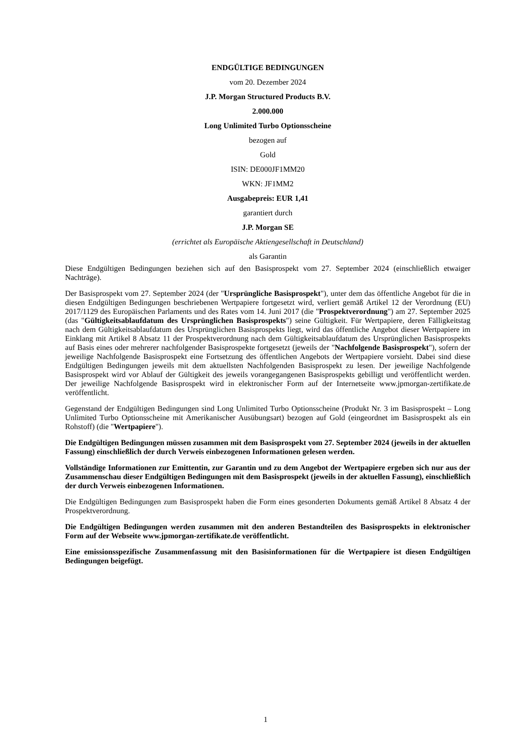ENDGÜLTIGE BEDINGUNGEN
vom 20. Dezember 2024
J.P. Morgan Structured Products B.V.
2.000.000
Long Unlimited Turbo Optionsscheine
bezogen auf
Gold
ISIN: DE000JF1MM20
WKN: JF1MM2
Ausgabepreis: EUR 1,41
garantiert durch
J.P. Morgan SE
(errichtet als Europäische Aktiengesellschaft in Deutschland)
als Garantin
Diese Endgültigen Bedingungen beziehen sich auf den Basisprospekt vom 27. September 2024 (einschließlich etwaiger Nachträge).
Der Basisprospekt vom 27. September 2024 (der "Ursprüngliche Basisprospekt"), unter dem das öffentliche Angebot für die in diesen Endgültigen Bedingungen beschriebenen Wertpapiere fortgesetzt wird, verliert gemäß Artikel 12 der Verordnung (EU) 2017/1129 des Europäischen Parlaments und des Rates vom 14. Juni 2017 (die "Prospektverordnung") am 27. September 2025 (das "Gültigkeitsablaufdatum des Ursprünglichen Basisprospekts") seine Gültigkeit. Für Wertpapiere, deren Fälligkeitstag nach dem Gültigkeitsablaufdatum des Ursprünglichen Basisprospekts liegt, wird das öffentliche Angebot dieser Wertpapiere im Einklang mit Artikel 8 Absatz 11 der Prospektverordnung nach dem Gültigkeitsablaufdatum des Ursprünglichen Basisprospekts auf Basis eines oder mehrerer nachfolgender Basisprospekte fortgesetzt (jeweils der "Nachfolgende Basisprospekt"), sofern der jeweilige Nachfolgende Basisprospekt eine Fortsetzung des öffentlichen Angebots der Wertpapiere vorsieht. Dabei sind diese Endgültigen Bedingungen jeweils mit dem aktuellsten Nachfolgenden Basisprospekt zu lesen. Der jeweilige Nachfolgende Basisprospekt wird vor Ablauf der Gültigkeit des jeweils vorangegangenen Basisprospekts gebilligt und veröffentlicht werden. Der jeweilige Nachfolgende Basisprospekt wird in elektronischer Form auf der Internetseite www.jpmorgan-zertifikate.de veröffentlicht.
Gegenstand der Endgültigen Bedingungen sind Long Unlimited Turbo Optionsscheine (Produkt Nr. 3 im Basisprospekt – Long Unlimited Turbo Optionsscheine mit Amerikanischer Ausübungsart) bezogen auf Gold (eingeordnet im Basisprospekt als ein Rohstoff) (die "Wertpapiere").
Die Endgültigen Bedingungen müssen zusammen mit dem Basisprospekt vom 27. September 2024 (jeweils in der aktuellen Fassung) einschließlich der durch Verweis einbezogenen Informationen gelesen werden.
Vollständige Informationen zur Emittentin, zur Garantin und zu dem Angebot der Wertpapiere ergeben sich nur aus der Zusammenschau dieser Endgültigen Bedingungen mit dem Basisprospekt (jeweils in der aktuellen Fassung), einschließlich der durch Verweis einbezogenen Informationen.
Die Endgültigen Bedingungen zum Basisprospekt haben die Form eines gesonderten Dokuments gemäß Artikel 8 Absatz 4 der Prospektverordnung.
Die Endgültigen Bedingungen werden zusammen mit den anderen Bestandteilen des Basisprospekts in elektronischer Form auf der Webseite www.jpmorgan-zertifikate.de veröffentlicht.
Eine emissionsspezifische Zusammenfassung mit den Basisinformationen für die Wertpapiere ist diesen Endgültigen Bedingungen beigefügt.
1